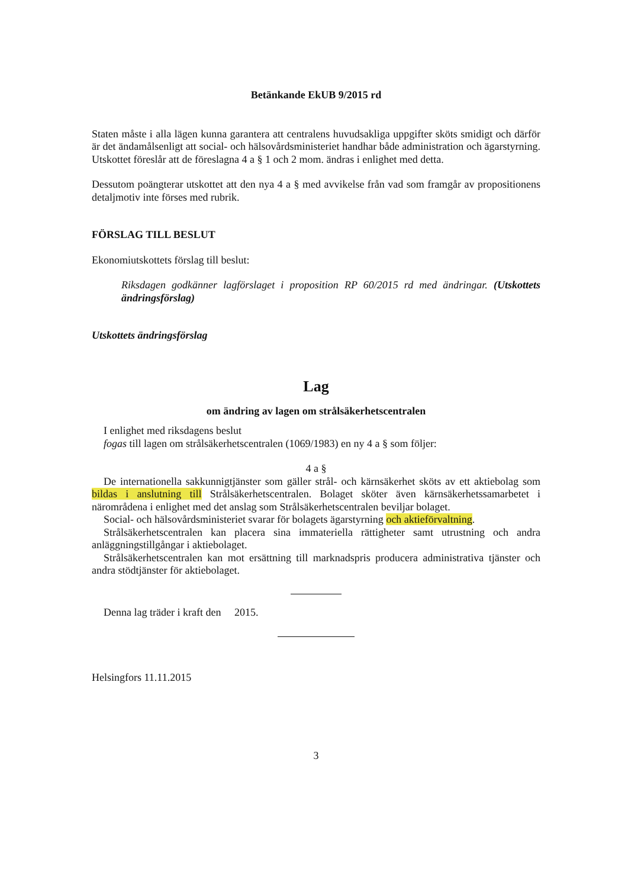Betänkande EkUB 9/2015 rd
Staten måste i alla lägen kunna garantera att centralens huvudsakliga uppgifter sköts smidigt och därför är det ändamålsenligt att social- och hälsovårdsministeriet handhar både administration och ägarstyrning. Utskottet föreslår att de föreslagna 4 a § 1 och 2 mom. ändras i enlighet med detta.
Dessutom poängterar utskottet att den nya 4 a § med avvikelse från vad som framgår av propositionens detaljmotiv inte förses med rubrik.
FÖRSLAG TILL BESLUT
Ekonomiutskottets förslag till beslut:
Riksdagen godkänner lagförslaget i proposition RP 60/2015 rd med ändringar. (Utskottets ändringsförslag)
Utskottets ändringsförslag
Lag
om ändring av lagen om strålsäkerhetscentralen
I enlighet med riksdagens beslut
fogas till lagen om strålsäkerhetscentralen (1069/1983) en ny 4 a § som följer:
4 a §
De internationella sakkunnigtjänster som gäller strål- och kärnsäkerhet sköts av ett aktiebolag som bildas i anslutning till Strålsäkerhetscentralen. Bolaget sköter även kärnsäkerhetssamarbetet i närområdena i enlighet med det anslag som Strålsäkerhetscentralen beviljar bolaget.
Social- och hälsovårdsministeriet svarar för bolagets ägarstyrning och aktieförvaltning.
Strålsäkerhetscentralen kan placera sina immateriella rättigheter samt utrustning och andra anläggningstillgångar i aktiebolaget.
Strålsäkerhetscentralen kan mot ersättning till marknadspris producera administrativa tjänster och andra stödtjänster för aktiebolaget.
Denna lag träder i kraft den 2015.
Helsingfors 11.11.2015
3